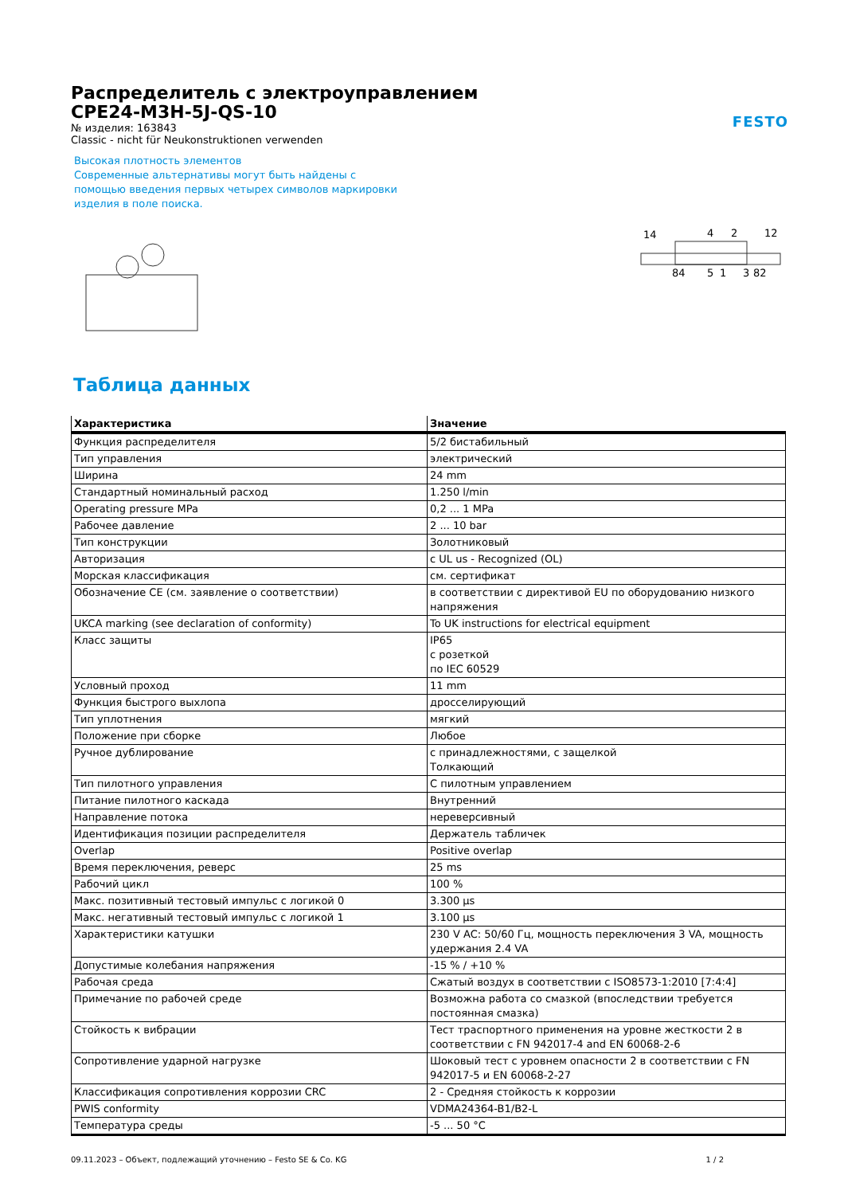Распределитель с электроуправлением
CPE24-M3H-5J-QS-10
№ изделия: 163843
Classic - nicht für Neukonstruktionen verwenden
Высокая плотность элементов
Современные альтернативы могут быть найдены с помощью введения первых четырех символов маркировки изделия в поле поиска.
FESTO
14
4
2
12
84
5
1
3
82
Таблица данных
| Характеристика | Значение |
| --- | --- |
| Функция распределителя | 5/2 бистабильный |
| Тип управления | электрический |
| Ширина | 24 mm |
| Стандартный номинальный расход | 1.250 l/min |
| Operating pressure MPa | 0,2 ... 1 MPa |
| Рабочее давление | 2 ... 10 bar |
| Тип конструкции | Золотниковый |
| Авторизация | c UL us - Recognized (OL) |
| Морская классификация | см. сертификат |
| Обозначение CE (см. заявление о соответствии) | в соответствии с директивой EU по оборудованию низкого напряжения |
| UKCA marking (see declaration of conformity) | To UK instructions for electrical equipment |
| Класс защиты | IP65 с розеткой по IEC 60529 |
| Условный проход | 11 mm |
| Функция быстрого выхлопа | дросселирующий |
| Тип уплотнения | мягкий |
| Положение при сборке | Любое |
| Ручное дублирование | с принадлежностями, с защелкой Толкающий |
| Тип пилотного управления | С пилотным управлением |
| Питание пилотного каскада | Внутренний |
| Направление потока | нереверсивный |
| Идентификация позиции распределителя | Держатель табличек |
| Overlap | Positive overlap |
| Время переключения, реверс | 25 ms |
| Рабочий цикл | 100 % |
| Макс. позитивный тестовый импульс с логикой 0 | 3.300 µs |
| Макс. негативный тестовый импульс с логикой 1 | 3.100 µs |
| Характеристики катушки | 230 V AC: 50/60 Гц, мощность переключения 3 VA, мощность удержания 2.4 VA |
| Допустимые колебания напряжения | -15 % / +10 % |
| Рабочая среда | Сжатый воздух в соответствии с ISO8573-1:2010 [7:4:4] |
| Примечание по рабочей среде | Возможна работа со смазкой (впоследствии требуется постоянная смазка) |
| Стойкость к вибрации | Тест траспортного применения на уровне жесткости 2 в соответствии с FN 942017-4 and EN 60068-2-6 |
| Сопротивление ударной нагрузке | Шоковый тест с уровнем опасности 2 в соответствии с FN 942017-5 и EN 60068-2-27 |
| Классификация сопротивления коррозии CRC | 2 - Средняя стойкость к коррозии |
| PWIS conformity | VDMA24364-B1/B2-L |
| Температура среды | -5 ... 50 °C |
09.11.2023 – Объект, подлежащий уточнению – Festo SE & Co. KG 1 / 2